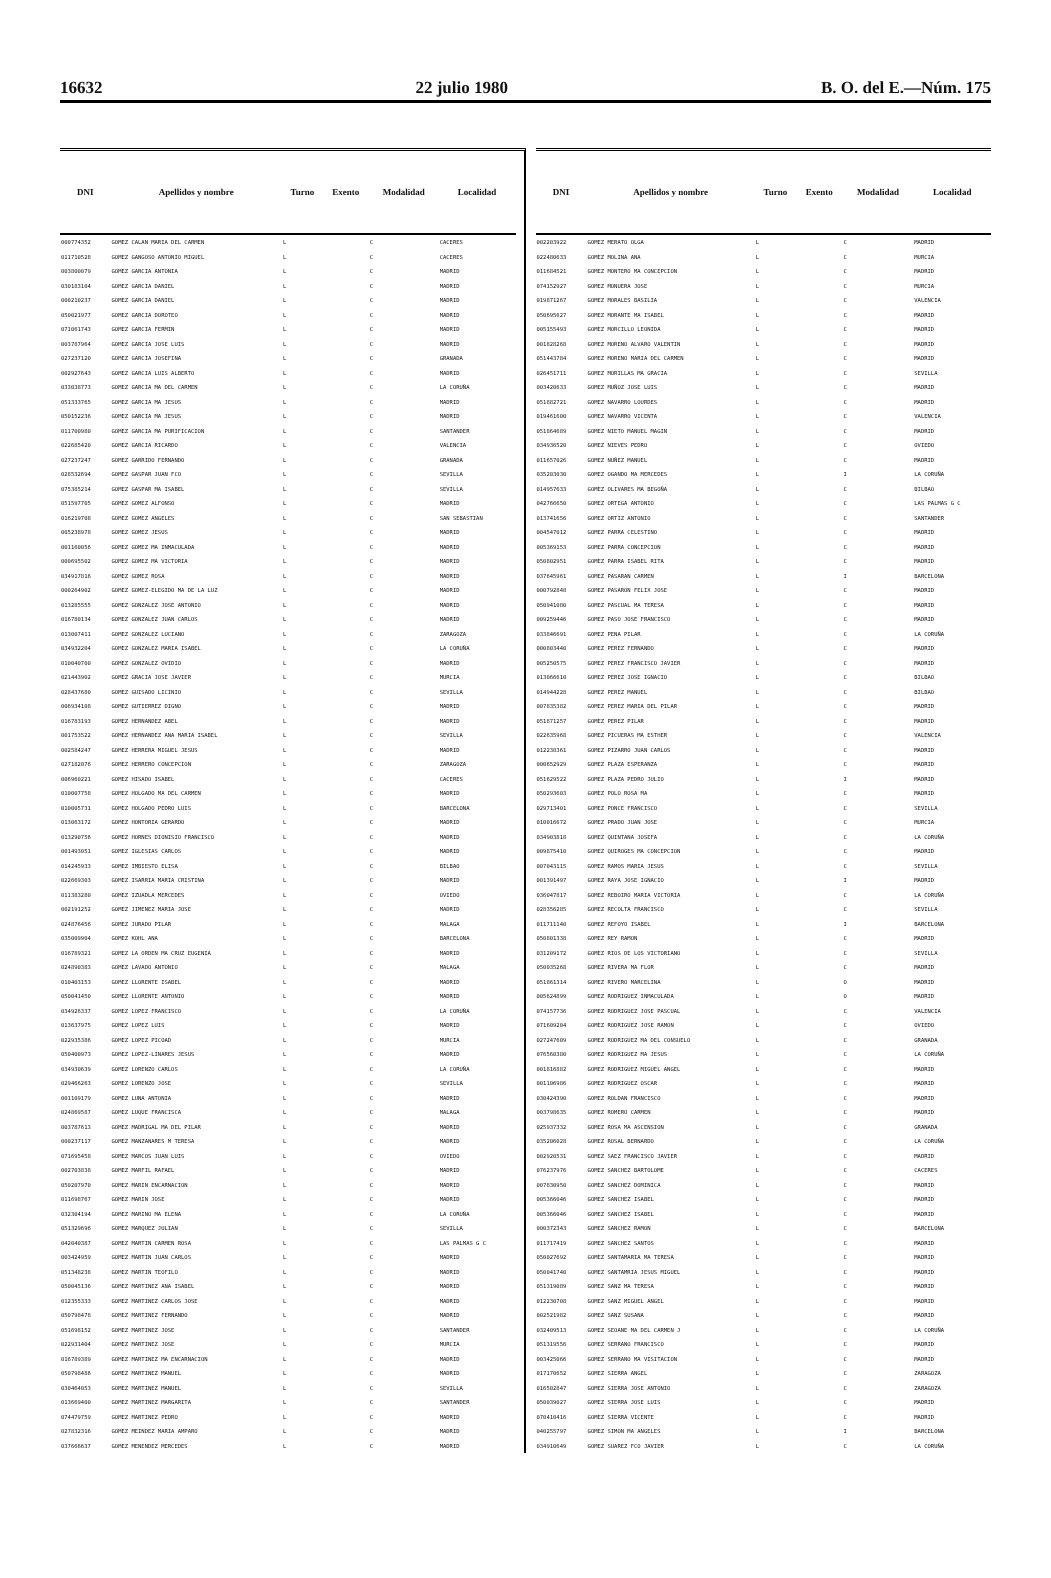16632 22 julio 1980 B. O. del E.—Núm. 175
| DNI | Apellidos y nombre | Turno | Exento | Modalidad | Localidad |
| --- | --- | --- | --- | --- | --- |
| 000774352 | GOMEZ CALAN MARIA DEL CARMEN | L | | C | CACERES |
| 011710528 | GOMEZ GANGOSO ANTONIO MIGUEL | L | | C | CACERES |
| 003800079 | GOMEZ GARCIA ANTONIA | L | | C | MADRID |
| 030183104 | GOMEZ GARCIA DANIEL | L | | C | MADRID |
| 000210237 | GOMEZ GARCIA DANIEL | L | | C | MADRID |
| 050021977 | GOMEZ GARCIA DOROTEO | L | | C | MADRID |
| 071061743 | GOMEZ GARCIA FERMIN | L | | C | MADRID |
| 003787964 | GOMEZ GARCIA JOSE LUIS | L | | C | MADRID |
| 027237120 | GOMEZ GARCIA JOSEFINA | L | | C | GRANADA |
| 002927643 | GOMEZ GARCIA LUIS ALBERTO | L | | C | MADRID |
| 033038773 | GOMEZ GARCIA MA DEL CARMEN | L | | C | LA CORUÑA |
| 051333765 | GOMEZ GARCIA MA JESUS | L | | C | MADRID |
| 050152236 | GOMEZ GARCIA MA JESUS | L | | C | MADRID |
| 011700980 | GOMEZ GARCIA MA PURIFICACION | L | | C | SANTANDER |
| 022685420 | GOMEZ GARCIA RICARDO | L | | C | VALENCIA |
| 027237247 | GOMEZ GARRIDO FERNANDO | L | | C | GRANADA |
| 028532694 | GOMEZ GASPAR JUAN FCO | L | | C | SEVILLA |
| 075385214 | GOMEZ GASPAR MA ISABEL | L | | C | SEVILLA |
| 051597705 | GOMEZ GOMEZ ALFONSO | L | | C | MADRID |
| 016219708 | GOMEZ GOMEZ ANGELES | L | | C | SAN SEBASTIAN |
| 005238978 | GOMEZ GOMEZ JESUS | L | | C | MADRID |
| 001160056 | GOMEZ GOMEZ MA INMACULADA | L | | C | MADRID |
| 000695502 | GOMEZ GOMEZ MA VICTORIA | L | | C | MADRID |
| 034917816 | GOMEZ GOMEZ ROSA | L | | C | MADRID |
| 000264902 | GOMEZ GOMEZ-ELEGIDO MA DE LA LUZ | L | | C | MADRID |
| 013285555 | GOMEZ GONZALEZ JOSE ANTONIO | L | | C | MADRID |
| 016780134 | GOMEZ GONZALEZ JUAN CARLOS | L | | C | MADRID |
| 013007411 | GOMEZ GONZALEZ LUCIANO | L | | C | ZARAGOZA |
| 034932204 | GOMEZ GONZALEZ MARIA ISABEL | L | | C | LA CORUÑA |
| 010040700 | GOMEZ GONZALEZ OVIDIO | L | | C | MADRID |
| 021443902 | GOMEZ GRACIA JOSE JAVIER | L | | C | MURCIA |
| 028437680 | GOMEZ GUISADO LICINIO | L | | C | SEVILLA |
| 006934108 | GOMEZ GUTIERREZ DIGNO | L | | C | MADRID |
| 016783193 | GOMEZ HERNANDEZ ABEL | L | | C | MADRID |
| 001753522 | GOMEZ HERNANDEZ ANA MARIA ISABEL | L | | C | SEVILLA |
| 002584247 | GOMEZ HERRERA MIGUEL JESUS | L | | C | MADRID |
| 027182076 | GOMEZ HERRERO CONCEPCION | L | | C | ZARAGOZA |
| 006960221 | GOMEZ HISADO ISABEL | L | | C | CACERES |
| 010007758 | GOMEZ HOLGADO MA DEL CARMEN | L | | C | MADRID |
| 010005731 | GOMEZ HOLGADO PEDRO LUIS | L | | C | BARCELONA |
| 013063172 | GOMEZ HONTORIA GERARDO | L | | C | MADRID |
| 013290756 | GOMEZ HORNES DIONISIO FRANCISCO | L | | C | MADRID |
| 001493051 | GOMEZ IGLESIAS CARLOS | L | | C | MADRID |
| 014245933 | GOMEZ IMBIESTO ELISA | L | | C | BILBAO |
| 022669303 | GOMEZ ISARRIA MARIA CRISTINA | L | | C | MADRID |
| 011383280 | GOMEZ IZUADLA MERCEDES | L | | C | OVIEDO |
| 002191252 | GOMEZ JIMENEZ MARIA JOSE | L | | C | MADRID |
| 024876456 | GOMEZ JURADO PILAR | L | | C | MALAGA |
| 035009904 | GOMEZ KOHL ANA | L | | C | BARCELONA |
| 016789321 | GOMEZ LA ORDEN MA CRUZ EUGENIA | L | | C | MADRID |
| 024890383 | GOMEZ LAVADO ANTONIO | L | | C | MALAGA |
| 010403153 | GOMEZ LLORENTE ISABEL | L | | C | MADRID |
| 050041450 | GOMEZ LLORENTE ANTONIO | L | | C | MADRID |
| 034926337 | GOMEZ LOPEZ FRANCISCO | L | | C | LA CORUÑA |
| 013637975 | GOMEZ LOPEZ LUIS | L | | C | MADRID |
| 022935386 | GOMEZ LOPEZ PICOAD | L | | C | MURCIA |
| 050400973 | GOMEZ LOPEZ-LINARES JESUS | L | | C | MADRID |
| 034930639 | GOMEZ LORENZO CARLOS | L | | C | LA CORUÑA |
| 029466263 | GOMEZ LORENZO JOSE | L | | C | SEVILLA |
| 001109179 | GOMEZ LUNA ANTONIA | L | | C | MADRID |
| 024869587 | GOMEZ LUQUE FRANCISCA | L | | C | MALAGA |
| 003787613 | GOMEZ MADRIGAL MA DEL PILAR | L | | C | MADRID |
| 000237117 | GOMEZ MANZANARES M TERESA | L | | C | MADRID |
| 071695458 | GOMEZ MARCOS JUAN LUIS | L | | C | OVIEDO |
| 002703838 | GOMEZ MARFIL RAFAEL | L | | C | MADRID |
| 050207970 | GOMEZ MARIN ENCARNACION | L | | C | MADRID |
| 011698767 | GOMEZ MARIN JOSE | L | | C | MADRID |
| 032304194 | GOMEZ MARINO MA ELENA | L | | C | LA CORUÑA |
| 051329696 | GOMEZ MARQUEZ JULIAN | L | | C | SEVILLA |
| 042040387 | GOMEZ MARTIN CARMEN ROSA | L | | C | LAS PALMAS G C |
| 003424959 | GOMEZ MARTIN JUAN CARLOS | L | | C | MADRID |
| 051348238 | GOMEZ MARTIN TEOFILO | L | | C | MADRID |
| 050045136 | GOMEZ MARTINEZ ANA ISABEL | L | | C | MADRID |
| 012355333 | GOMEZ MARTINEZ CARLOS JOSE | L | | C | MADRID |
| 050798478 | GOMEZ MARTINEZ FERNANDO | L | | C | MADRID |
| 051698152 | GOMEZ MARTINEZ JOSE | L | | C | SANTANDER |
| 022931404 | GOMEZ MARTINEZ JOSE | L | | C | MURCIA |
| 016789389 | GOMEZ MARTINEZ MA ENCARNACION | L | | C | MADRID |
| 050798486 | GOMEZ MARTINEZ MANUEL | L | | C | MADRID |
| 030464053 | GOMEZ MARTINEZ MANUEL | L | | C | SEVILLA |
| 013669400 | GOMEZ MARTINEZ MARGARITA | L | | C | SANTANDER |
| 074479759 | GOMEZ MARTINEZ PEDRO | L | | C | MADRID |
| 027832316 | GOMEZ MEINDEZ MARIA AMPARO | L | | C | MADRID |
| 037666637 | GOMEZ MENENDEZ MERCEDES | L | | C | MADRID |
| DNI | Apellidos y nombre | Turno | Exento | Modalidad | Localidad |
| --- | --- | --- | --- | --- | --- |
| 002203922 | GOMEZ MERATO OLGA | L | | C | MADRID |
| 022480633 | GOMEZ MOLINA ANA | L | | C | MURCIA |
| 011684521 | GOMEZ MONTERO MA CONCEPCION | L | | C | MADRID |
| 074152927 | GOMEZ MONUERA JOSE | L | | C | MURCIA |
| 019871267 | GOMEZ MORALES BASILIA | L | | C | VALENCIA |
| 050695627 | GOMEZ MORANTE MA ISABEL | L | | C | MADRID |
| 005155493 | GOMEZ MORCILLO LEONIDA | L | | C | MADRID |
| 001828268 | GOMEZ MORENO ALVARO VALENTIN | L | | C | MADRID |
| 051443784 | GOMEZ MORENO MARIA DEL CARMEN | L | | C | MADRID |
| 026451711 | GOMEZ MORILLAS MA GRACIA | L | | C | SEVILLA |
| 003420633 | GOMEZ MUÑOZ JOSE LUIS | L | | C | MADRID |
| 051882721 | GOMEZ NAVARRO LOURDES | L | | C | MADRID |
| 019461600 | GOMEZ NAVARRO VICENTA | L | | C | VALENCIA |
| 051864689 | GOMEZ NIETO MANUEL MAGIN | L | | C | MADRID |
| 034936520 | GOMEZ NIEVES PEDRO | L | | C | OVIEDO |
| 011657026 | GOMEZ NUÑEZ MANUEL | L | | C | MADRID |
| 035203030 | GOMEZ OGANDO MA MERCEDES | L | | I | LA CORUÑA |
| 014957633 | GOMEZ OLIVARES MA BEGOÑA | L | | C | BILBAO |
| 042766650 | GOMEZ ORTEGA ANTONIO | L | | C | LAS PALMAS G C |
| 013741656 | GOMEZ ORTIZ ANTONIO | L | | C | SANTANDER |
| 004547012 | GOMEZ PARRA CELESTINO | L | | C | MADRID |
| 005369153 | GOMEZ PARRA CONCEPCION | L | | C | MADRID |
| 050802951 | GOMEZ PARRA ISABEL RITA | L | | C | MADRID |
| 037645961 | GOMEZ PASARAN CARMEN | L | | I | BARCELONA |
| 000792848 | GOMEZ PASARON FELIX JOSE | L | | C | MADRID |
| 050941080 | GOMEZ PASCUAL MA TERESA | L | | C | MADRID |
| 009259446 | GOMEZ PASO JOSE FRANCISCO | L | | C | MADRID |
| 033846691 | GOMEZ PENA PILAR | L | | C | LA CORUÑA |
| 000803440 | GOMEZ PEREZ FERNANDO | L | | C | MADRID |
| 005250575 | GOMEZ PEREZ FRANCISCO JAVIER | L | | C | MADRID |
| 013066610 | GOMEZ PEREZ JOSE IGNACIO | L | | C | BILBAO |
| 014944228 | GOMEZ PEREZ MANUEL | L | | C | BILBAO |
| 007835382 | GOMEZ PEREZ MARIA DEL PILAR | L | | C | MADRID |
| 051871257 | GOMEZ PEREZ PILAR | L | | C | MADRID |
| 022635968 | GOMEZ PICUERAS MA ESTHER | L | | C | VALENCIA |
| 012238361 | GOMEZ PIZARRO JUAN CARLOS | L | | C | MADRID |
| 000652929 | GOMEZ PLAZA ESPERANZA | L | | C | MADRID |
| 051629522 | GOMEZ PLAZA PEDRO JULIO | L | | I | MADRID |
| 050293603 | GOMEZ POLO ROSA MA | L | | C | MADRID |
| 029713401 | GOMEZ PONCE FRANCISCO | L | | C | SEVILLA |
| 010016672 | GOMEZ PRADO JUAN JOSE | L | | C | MURCIA |
| 034903818 | GOMEZ QUINTANA JOSEFA | L | | C | LA CORUÑA |
| 009875410 | GOMEZ QUIROGES MA CONCEPCION | L | | C | MADRID |
| 007043115 | GOMEZ RAMOS MARIA JESUS | L | | C | SEVILLA |
| 001391497 | GOMEZ RAYA JOSE IGNACIO | L | | I | MADRID |
| 036047817 | GOMEZ REBOIRO MARIA VICTORIA | L | | C | LA CORUÑA |
| 028356285 | GOMEZ RECOLTA FRANCISCO | L | | C | SEVILLA |
| 011711140 | GOMEZ REFOYO ISABEL | L | | I | BARCELONA |
| 050801338 | GOMEZ REY RAMON | L | | C | MADRID |
| 031209172 | GOMEZ RIOS DE LOS VICTORIANO | L | | C | SEVILLA |
| 050035268 | GOMEZ RIVERA MA FLOR | L | | C | MADRID |
| 051861314 | GOMEZ RIVERO MARCELINA | L | | O | MADRID |
| 005624899 | GOMEZ RODRIGUEZ INMACULADA | L | | O | MADRID |
| 074157736 | GOMEZ RODRIGUEZ JOSE PASCUAL | L | | C | VALENCIA |
| 071609204 | GOMEZ RODRIGUEZ JOSE RAMON | L | | C | OVIEDO |
| 027247609 | GOMEZ RODRIGUEZ MA DEL CONSUELO | L | | C | GRANADA |
| 076560380 | GOMEZ RODRIGUEZ MA JESUS | L | | C | LA CORUÑA |
| 001816882 | GOMEZ RODRIGUEZ MIGUEL ANGEL | L | | C | MADRID |
| 001106986 | GOMEZ RODRIGUEZ OSCAR | L | | C | MADRID |
| 030424390 | GOMEZ ROLDAN FRANCISCO | L | | C | MADRID |
| 003798635 | GOMEZ ROMERO CARMEN | L | | C | MADRID |
| 025937332 | GOMEZ ROSA MA ASCENSION | L | | C | GRANADA |
| 035206028 | GOMEZ ROSAL BERNARDO | L | | C | LA CORUÑA |
| 002920531 | GOMEZ SAEZ FRANCISCO JAVIER | L | | C | MADRID |
| 076237976 | GOMEZ SANCHEZ BARTOLOME | L | | C | CACERES |
| 007830950 | GOMEZ SANCHEZ DOMINICA | L | | C | MADRID |
| 005366046 | GOMEZ SANCHEZ ISABEL | L | | C | MADRID |
| 005366046 | GOMEZ SANCHEZ ISABEL | L | | C | MADRID |
| 000372343 | GOMEZ SANCHEZ RAMON | L | | C | BARCELONA |
| 011717419 | GOMEZ SANCHEZ SANTOS | L | | C | MADRID |
| 050027692 | GOMEZ SANTAMARIA MA TERESA | L | | C | MADRID |
| 050041740 | GOMEZ SANTAMRIA JESUS MIGUEL | L | | C | MADRID |
| 051319089 | GOMEZ SANZ MA TERESA | L | | C | MADRID |
| 012230708 | GOMEZ SANZ MIGUEL ANGEL | L | | C | MADRID |
| 002521982 | GOMEZ SANZ SUSANA | L | | C | MADRID |
| 032409513 | GOMEZ SEOANE MA DEL CARMEN J | L | | C | LA CORUÑA |
| 051319556 | GOMEZ SERRANO FRANCISCO | L | | C | MADRID |
| 003425066 | GOMEZ SERRANO MA VISITACION | L | | C | MADRID |
| 017170652 | GOMEZ SIERRA ANGEL | L | | C | ZARAGOZA |
| 016502847 | GOMEZ SIERRA JOSE ANTONIO | L | | C | ZARAGOZA |
| 050039027 | GOMEZ SIERRA JOSE LUIS | L | | C | MADRID |
| 070410416 | GOMEZ SIERRA VICENTE | L | | C | MADRID |
| 040255797 | GOMEZ SIMON MA ANGELES | L | | I | BARCELONA |
| 034910649 | GOMEZ SUAREZ FCO JAVIER | L | | C | LA CORUÑA |